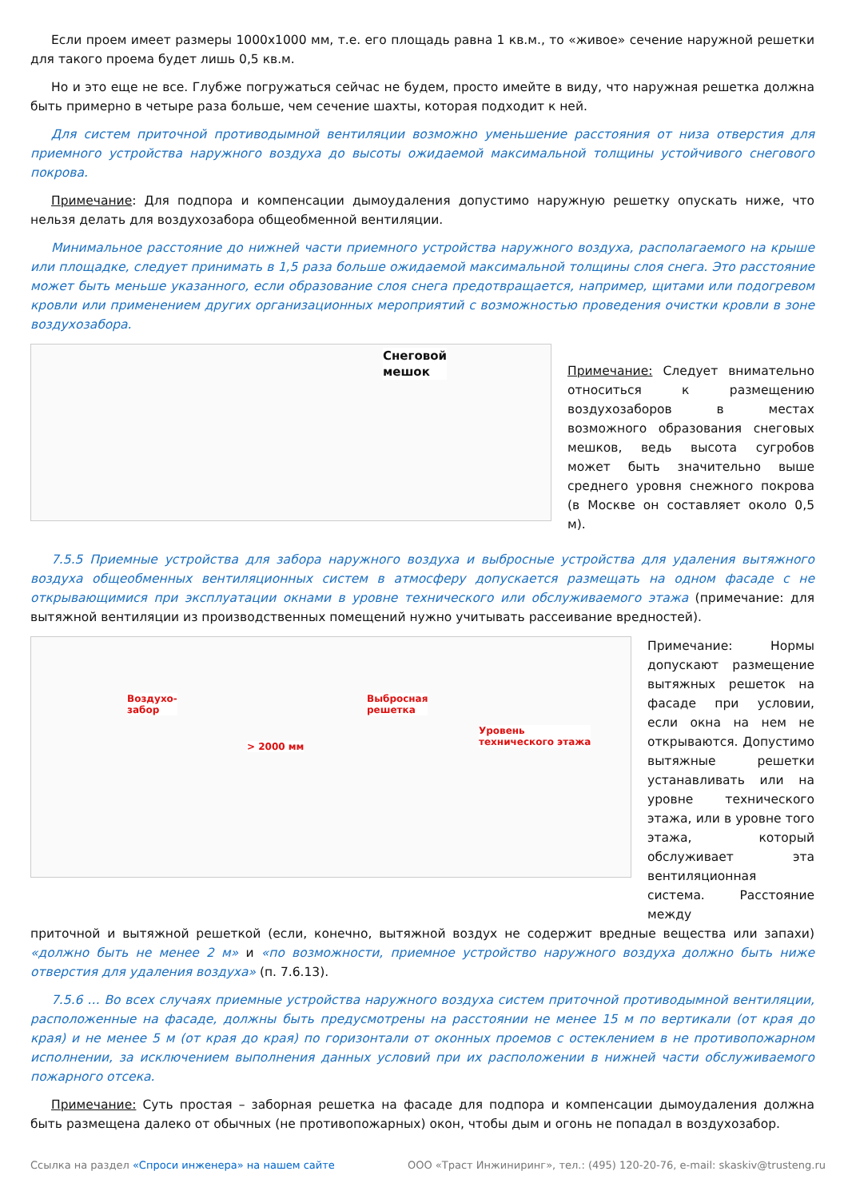Если проем имеет размеры 1000х1000 мм, т.е. его площадь равна 1 кв.м., то «живое» сечение наружной решетки для такого проема будет лишь 0,5 кв.м.
Но и это еще не все. Глубже погружаться сейчас не будем, просто имейте в виду, что наружная решетка должна быть примерно в четыре раза больше, чем сечение шахты, которая подходит к ней.
Для систем приточной противодымной вентиляции возможно уменьшение расстояния от низа отверстия для приемного устройства наружного воздуха до высоты ожидаемой максимальной толщины устойчивого снегового покрова.
Примечание: Для подпора и компенсации дымоудаления допустимо наружную решетку опускать ниже, что нельзя делать для воздухозабора общеобменной вентиляции.
Минимальное расстояние до нижней части приемного устройства наружного воздуха, располагаемого на крыше или площадке, следует принимать в 1,5 раза больше ожидаемой максимальной толщины слоя снега. Это расстояние может быть меньше указанного, если образование слоя снега предотвращается, например, щитами или подогревом кровли или применением других организационных мероприятий с возможностью проведения очистки кровли в зоне воздухозабора.
Снеговой
мешок
Примечание: Следует внимательно относиться к размещению воздухозаборов в местах возможного образования снеговых мешков, ведь высота сугробов может быть значительно выше среднего уровня снежного покрова (в Москве он составляет около 0,5 м).
7.5.5 Приемные устройства для забора наружного воздуха и выбросные устройства для удаления вытяжного воздуха общеобменных вентиляционных систем в атмосферу допускается размещать на одном фасаде с не открывающимися при эксплуатации окнами в уровне технического или обслуживаемого этажа (примечание: для вытяжной вентиляции из производственных помещений нужно учитывать рассеивание вредностей).
Воздухо-
забор
Выбросная
решетка
> 2000 мм
Уровень
технического этажа
Примечание: Нормы допускают размещение вытяжных решеток на фасаде при условии, если окна на нем не открываются. Допустимо вытяжные решетки устанавливать или на уровне технического этажа, или в уровне того этажа, который обслуживает эта вентиляционная система. Расстояние между
приточной и вытяжной решеткой (если, конечно, вытяжной воздух не содержит вредные вещества или запахи) «должно быть не менее 2 м» и «по возможности, приемное устройство наружного воздуха должно быть ниже отверстия для удаления воздуха» (п. 7.6.13).
7.5.6 … Во всех случаях приемные устройства наружного воздуха систем приточной противодымной вентиляции, расположенные на фасаде, должны быть предусмотрены на расстоянии не менее 15 м по вертикали (от края до края) и не менее 5 м (от края до края) по горизонтали от оконных проемов с остеклением в не противопожарном исполнении, за исключением выполнения данных условий при их расположении в нижней части обслуживаемого пожарного отсека.
Примечание: Суть простая – заборная решетка на фасаде для подпора и компенсации дымоудаления должна быть размещена далеко от обычных (не противопожарных) окон, чтобы дым и огонь не попадал в воздухозабор.
Ссылка на раздел «Спроси инженера» на нашем сайте ООО «Траст Инжиниринг», тел.: (495) 120-20-76, e-mail: skaskiv@trusteng.ru